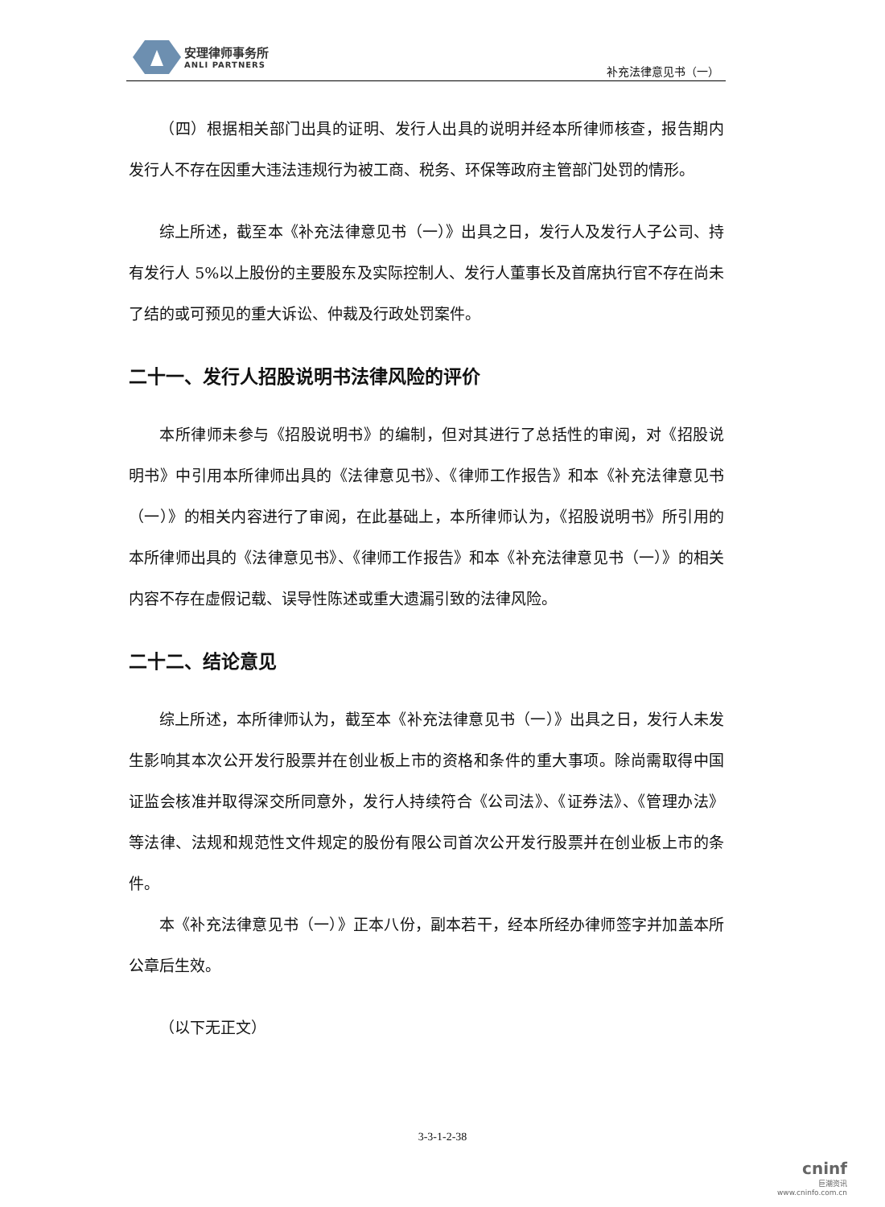安理律师事务所
ANLI PARTNERS
补充法律意见书（一）
（四）根据相关部门出具的证明、发行人出具的说明并经本所律师核查，报告期内发行人不存在因重大违法违规行为被工商、税务、环保等政府主管部门处罚的情形。
综上所述，截至本《补充法律意见书（一）》出具之日，发行人及发行人子公司、持有发行人 5%以上股份的主要股东及实际控制人、发行人董事长及首席执行官不存在尚未了结的或可预见的重大诉讼、仲裁及行政处罚案件。
二十一、发行人招股说明书法律风险的评价
本所律师未参与《招股说明书》的编制，但对其进行了总括性的审阅，对《招股说明书》中引用本所律师出具的《法律意见书》、《律师工作报告》和本《补充法律意见书（一）》的相关内容进行了审阅，在此基础上，本所律师认为，《招股说明书》所引用的本所律师出具的《法律意见书》、《律师工作报告》和本《补充法律意见书（一）》的相关内容不存在虚假记载、误导性陈述或重大遗漏引致的法律风险。
二十二、结论意见
综上所述，本所律师认为，截至本《补充法律意见书（一）》出具之日，发行人未发生影响其本次公开发行股票并在创业板上市的资格和条件的重大事项。除尚需取得中国证监会核准并取得深交所同意外，发行人持续符合《公司法》、《证券法》、《管理办法》等法律、法规和规范性文件规定的股份有限公司首次公开发行股票并在创业板上市的条件。
本《补充法律意见书（一）》正本八份，副本若干，经本所经办律师签字并加盖本所公章后生效。
（以下无正文）
3-3-1-2-38
cninf
巨潮资讯
www.cninfo.com.cn